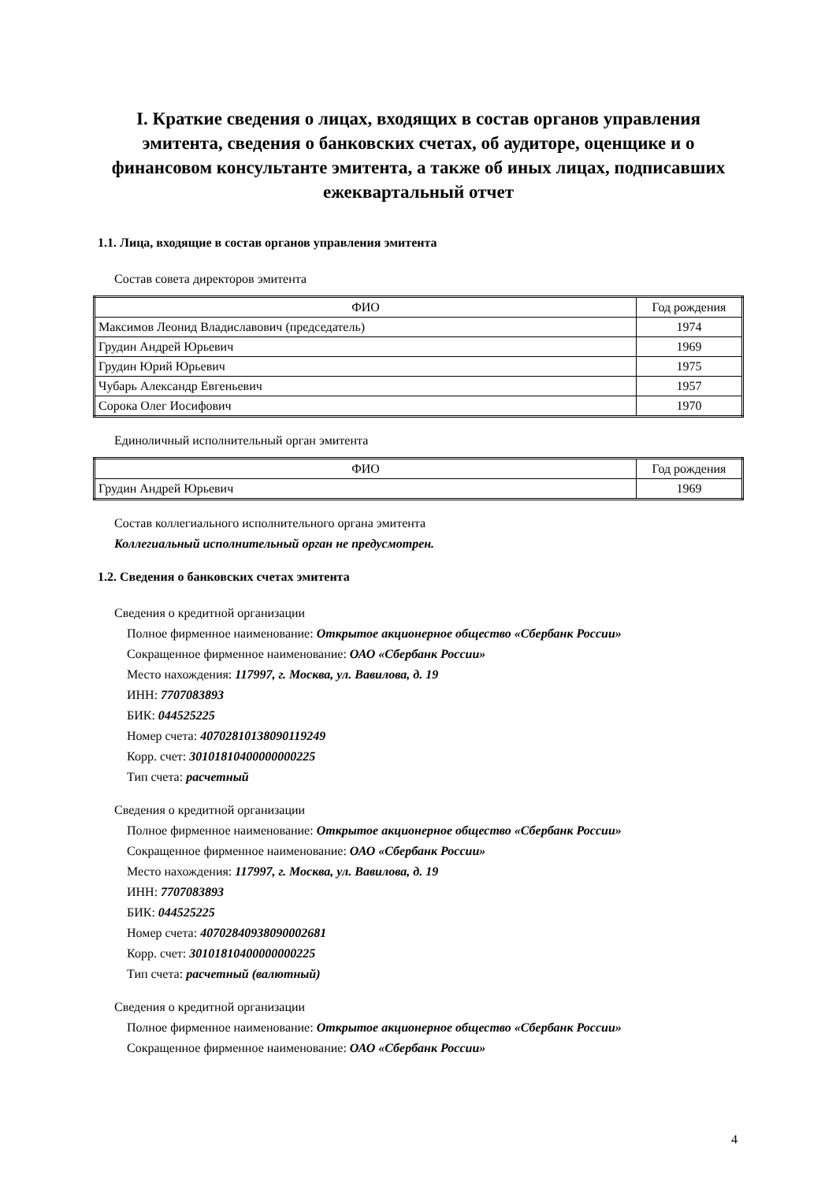I. Краткие сведения о лицах, входящих в состав органов управления эмитента, сведения о банковских счетах, об аудиторе, оценщике и о финансовом консультанте эмитента, а также об иных лицах, подписавших ежеквартальный отчет
1.1. Лица, входящие в состав органов управления эмитента
Состав совета директоров эмитента
| ФИО | Год рождения |
| --- | --- |
| Максимов Леонид Владиславович (председатель) | 1974 |
| Грудин Андрей Юрьевич | 1969 |
| Грудин Юрий Юрьевич | 1975 |
| Чубарь Александр Евгеньевич | 1957 |
| Сорока Олег Иосифович | 1970 |
Единоличный исполнительный орган эмитента
| ФИО | Год рождения |
| --- | --- |
| Грудин Андрей Юрьевич | 1969 |
Состав коллегиального исполнительного органа эмитента
Коллегиальный исполнительный орган не предусмотрен.
1.2. Сведения о банковских счетах эмитента
Сведения о кредитной организации
Полное фирменное наименование: Открытое акционерное общество «Сбербанк России»
Сокращенное фирменное наименование: ОАО «Сбербанк России»
Место нахождения: 117997, г. Москва, ул. Вавилова, д. 19
ИНН: 7707083893
БИК: 044525225
Номер счета: 40702810138090119249
Корр. счет: 30101810400000000225
Тип счета: расчетный
Сведения о кредитной организации
Полное фирменное наименование: Открытое акционерное общество «Сбербанк России»
Сокращенное фирменное наименование: ОАО «Сбербанк России»
Место нахождения: 117997, г. Москва, ул. Вавилова, д. 19
ИНН: 7707083893
БИК: 044525225
Номер счета: 40702840938090002681
Корр. счет: 30101810400000000225
Тип счета: расчетный (валютный)
Сведения о кредитной организации
Полное фирменное наименование: Открытое акционерное общество «Сбербанк России»
Сокращенное фирменное наименование: ОАО «Сбербанк России»
4